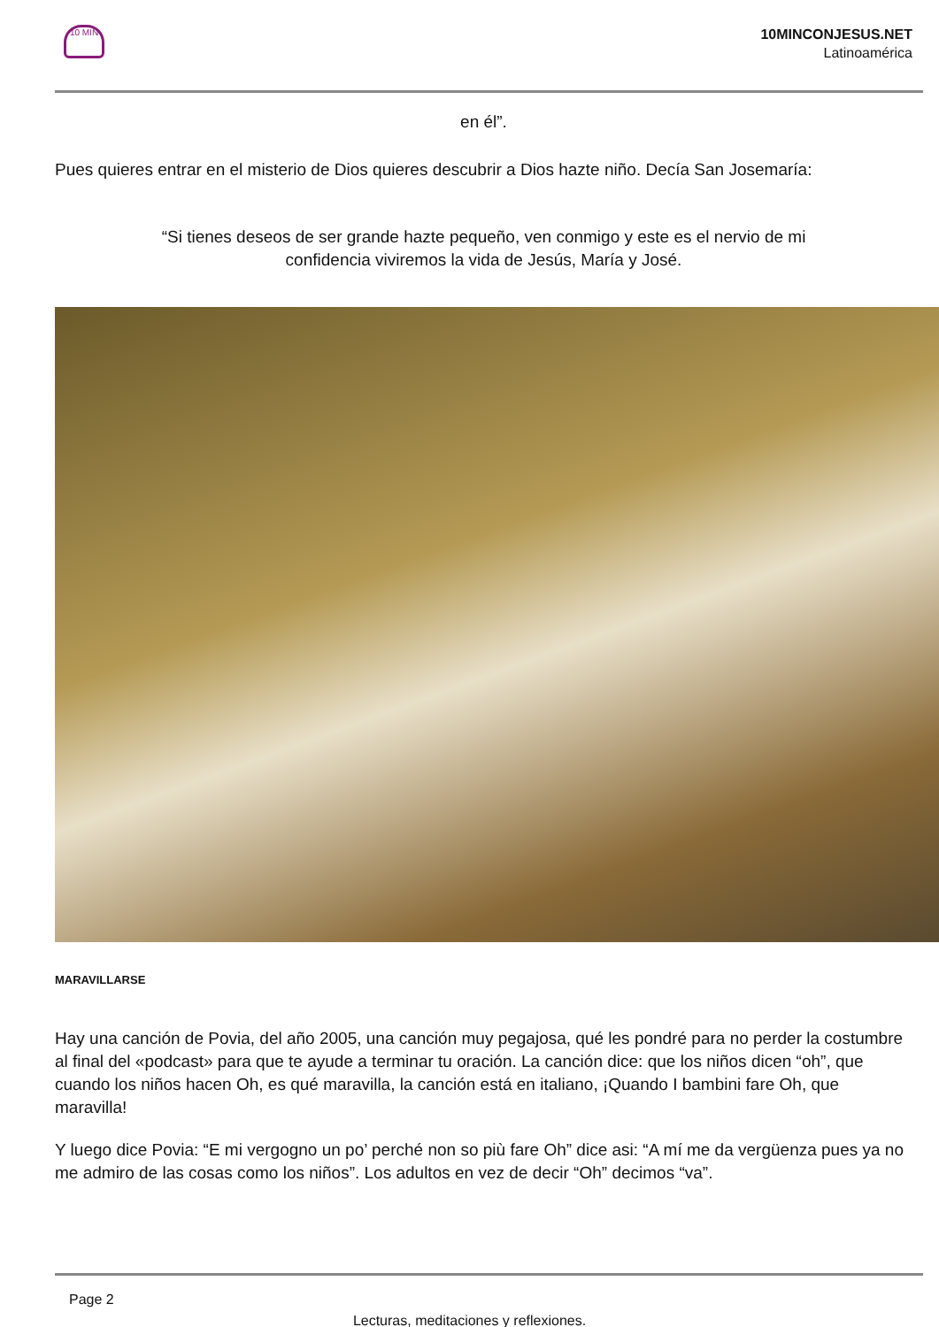10 MIN
10MINCONJESUS.NET
Latinoamérica
en él”.
Pues quieres entrar en el misterio de Dios quieres descubrir a Dios hazte niño. Decía San Josemaría:
“Si tienes deseos de ser grande hazte pequeño, ven conmigo y este es el nervio de mi
confidencia viviremos la vida de Jesús, María y José.
MARAVILLARSE
Hay una canción de Povia, del año 2005, una canción muy pegajosa, qué les pondré para no perder la costumbre al final del «podcast» para que te ayude a terminar tu oración. La canción dice: que los niños dicen “oh”, que cuando los niños hacen Oh, es qué maravilla, la canción está en italiano, ¡Quando I bambini fare Oh, que maravilla!
Y luego dice Povia: “E mi vergogno un po’ perché non so più fare Oh” dice asi: “A mí me da vergüenza pues ya no me admiro de las cosas como los niños”. Los adultos en vez de decir “Oh” decimos “va”.
Page 2
Lecturas, meditaciones y reflexiones.